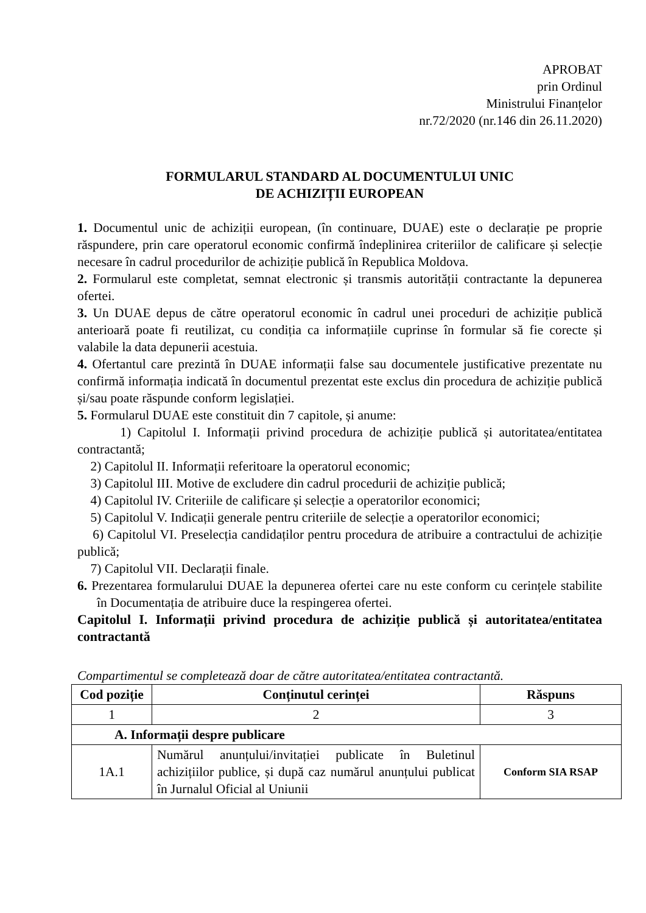APROBAT
prin Ordinul
Ministrului Finanțelor
nr.72/2020 (nr.146 din 26.11.2020)
FORMULARUL STANDARD AL DOCUMENTULUI UNIC
DE ACHIZIȚII EUROPEAN
1. Documentul unic de achiziții european, (în continuare, DUAE) este o declarație pe proprie răspundere, prin care operatorul economic confirmă îndeplinirea criteriilor de calificare și selecție necesare în cadrul procedurilor de achiziție publică în Republica Moldova.
2. Formularul este completat, semnat electronic și transmis autorității contractante la depunerea ofertei.
3. Un DUAE depus de către operatorul economic în cadrul unei proceduri de achiziție publică anterioară poate fi reutilizat, cu condiția ca informațiile cuprinse în formular să fie corecte și valabile la data depunerii acestuia.
4. Ofertantul care prezintă în DUAE informații false sau documentele justificative prezentate nu confirmă informația indicată în documentul prezentat este exclus din procedura de achiziție publică și/sau poate răspunde conform legislației.
5. Formularul DUAE este constituit din 7 capitole, și anume:
1) Capitolul I. Informații privind procedura de achiziție publică și autoritatea/entitatea contractantă;
2) Capitolul II. Informații referitoare la operatorul economic;
3) Capitolul III. Motive de excludere din cadrul procedurii de achiziție publică;
4) Capitolul IV. Criteriile de calificare și selecție a operatorilor economici;
5) Capitolul V. Indicații generale pentru criteriile de selecție a operatorilor economici;
6) Capitolul VI. Preselecția candidaților pentru procedura de atribuire a contractului de achiziție publică;
7) Capitolul VII. Declarații finale.
6. Prezentarea formularului DUAE la depunerea ofertei care nu este conform cu cerințele stabilite în Documentația de atribuire duce la respingerea ofertei.
Capitolul I. Informații privind procedura de achiziție publică și autoritatea/entitatea contractantă
Compartimentul se completează doar de către autoritatea/entitatea contractantă.
| Cod poziție | Conținutul cerinței | Răspuns |
| --- | --- | --- |
| 1 | 2 | 3 |
| A. Informații despre publicare | | |
| 1A.1 | Numărul anunțului/invitației publicate în Buletinul achizițiilor publice, și după caz numărul anunțului publicat în Jurnalul Oficial al Uniunii | Conform SIA RSAP |